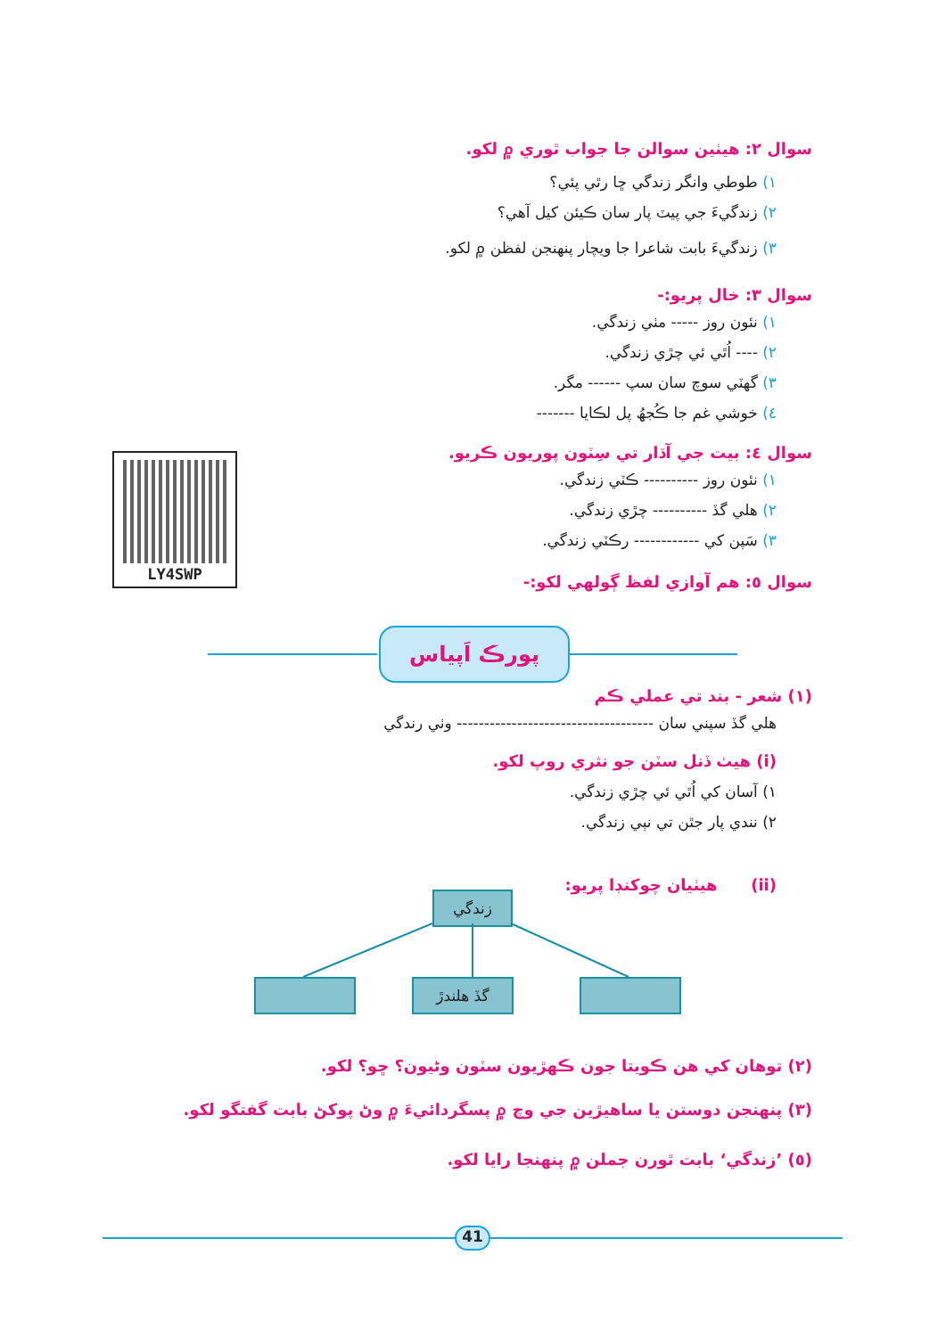سوال ٢: هيٺين سوالن جا جواب ٿوري ۾ لکو.
١) طوطي وانگر زندگي ڇا رٿي پئي؟
٢) زندگيءَ جي پيٽ پار سان ڪيئن کيل آهي؟
٣) زندگيءَ بابت شاعرا جا ويچار پنهنجن لفظن ۾ لکو.
سوال ٣: خال پريو:-
١) نئون روز ----- مٺي زندگي.
٢) ---- اُٿي ئي چڙي زندگي.
٣) گهٽي سوچ سان سپ ------ مگر.
٤) خوشي غم جا ڪُجھُ پل لڪايا -------
سوال ٤: بيت جي آڌار تي سِٽون پوريون ڪريو.
١) نئون روز ---------- ڪٽي زندگي.
٢) هلي گڏ ---------- چڙي زندگي.
٣) سَپن کي ------------ رڪٽي زندگي.
سوال ٥: هم آوازي لفظ ڳولهي لکو:-
LY4SWP
پورڪ اَپياس
(١) شعر - بند تي عملي ڪم
هلي گڏ سپني سان ------------------------------------ وٺي رندگي
(i) هيٺ ڏنل سٽن جو نثري روپ لکو.
١) آسان کي اُٿي ئي چڙي زندگي.
٢) نندي پار جٿن تي نٻي زندگي.
(ii) هيٺيان چوکنڊا پريو:
زندگي
گڏ هلندڙ
(٢) توهان کي هن ڪويتا جون ڪهڙيون سٽون وڻيون؟ ڇو؟ لکو.
(٣) پنهنجن دوستن يا ساهيڙين جي وچ ۾ پسگردائيءَ ۾ وڻ پوکڻ بابت گفتگو لکو.
(٥) ’زندگي‘ بابت ٿورن جملن ۾ پنهنجا رايا لکو.
41